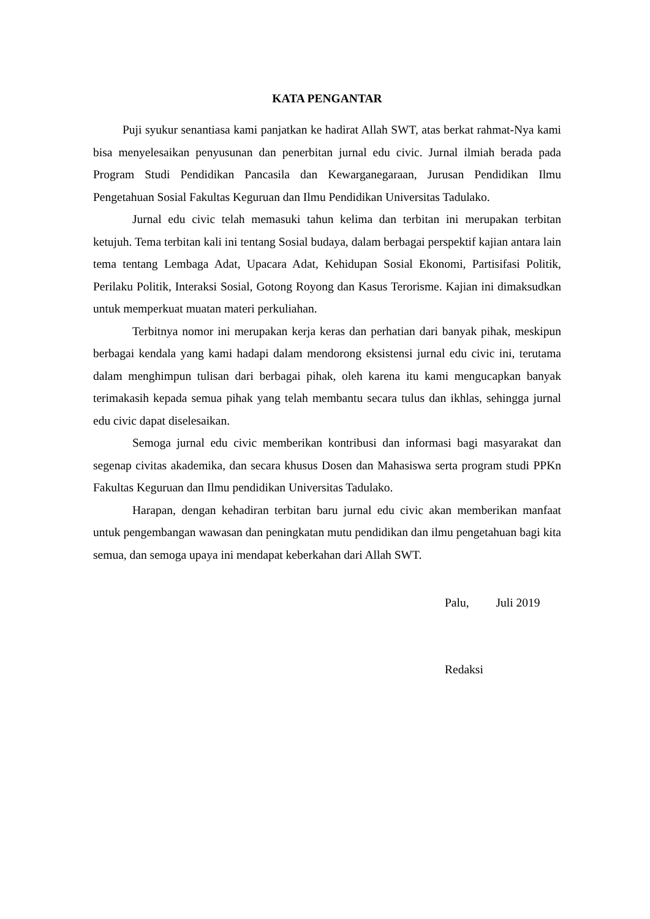KATA PENGANTAR
Puji syukur senantiasa kami panjatkan ke hadirat Allah SWT, atas berkat rahmat-Nya kami bisa menyelesaikan penyusunan dan penerbitan jurnal edu civic. Jurnal ilmiah berada pada Program Studi Pendidikan Pancasila dan Kewarganegaraan, Jurusan Pendidikan Ilmu Pengetahuan Sosial Fakultas Keguruan dan Ilmu Pendidikan Universitas Tadulako.
Jurnal edu civic telah memasuki tahun kelima dan terbitan ini merupakan terbitan ketujuh. Tema terbitan kali ini tentang Sosial budaya, dalam berbagai perspektif kajian antara lain tema tentang Lembaga Adat, Upacara Adat, Kehidupan Sosial Ekonomi, Partisifasi Politik, Perilaku Politik, Interaksi Sosial, Gotong Royong dan Kasus Terorisme. Kajian ini dimaksudkan untuk memperkuat muatan materi perkuliahan.
Terbitnya nomor ini merupakan kerja keras dan perhatian dari banyak pihak, meskipun berbagai kendala yang kami hadapi dalam mendorong eksistensi jurnal edu civic ini, terutama dalam menghimpun tulisan dari berbagai pihak, oleh karena itu kami mengucapkan banyak terimakasih kepada semua pihak yang telah membantu secara tulus dan ikhlas, sehingga jurnal edu civic dapat diselesaikan.
Semoga jurnal edu civic memberikan kontribusi dan informasi bagi masyarakat dan segenap civitas akademika, dan secara khusus Dosen dan Mahasiswa serta program studi PPKn Fakultas Keguruan dan Ilmu pendidikan Universitas Tadulako.
Harapan, dengan kehadiran terbitan baru jurnal edu civic akan memberikan manfaat untuk pengembangan wawasan dan peningkatan mutu pendidikan dan ilmu pengetahuan bagi kita semua, dan semoga upaya ini mendapat keberkahan dari Allah SWT.
Palu, Juli 2019
Redaksi